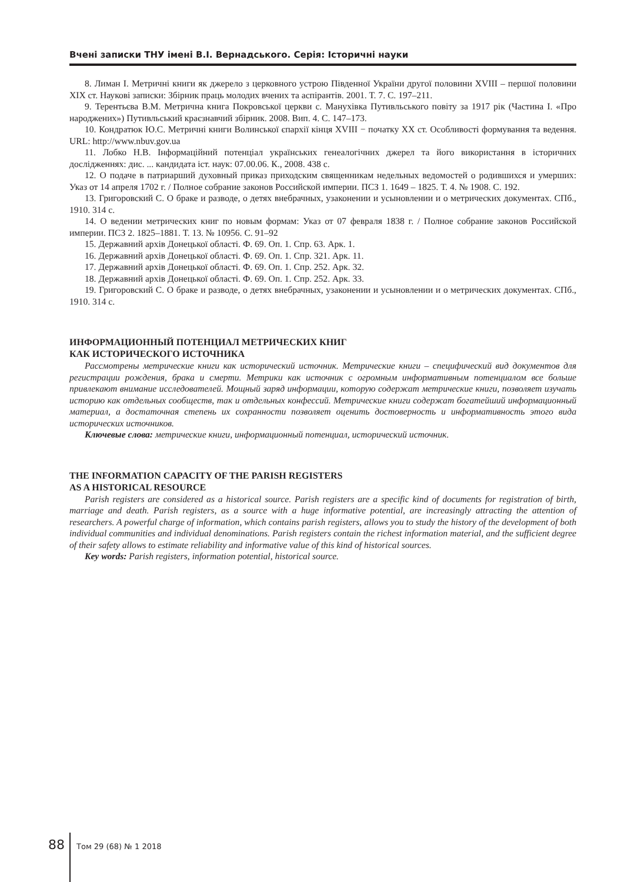Вчені записки ТНУ імені В.І. Вернадського. Серія: Історичні науки
8. Лиман І. Метричні книги як джерело з церковного устрою Південної України другої половини XVIII – першої половини XIX ст. Наукові записки: Збірник праць молодих вчених та аспірантів. 2001. Т. 7. С. 197–211.
9. Терентьєва В.М. Метрична книга Покровської церкви с. Манухівка Путивльського повіту за 1917 рік (Частина I. «Про народжених») Путивльський краєзнавчий збірник. 2008. Вип. 4. С. 147–173.
10. Кондратюк Ю.С. Метричні книги Волинської єпархії кінця XVIII − початку XX ст. Особливості формування та ведення. URL: http://www.nbuv.gov.ua
11. Лобко Н.В. Інформаційний потенціал українських генеалогічних джерел та його використання в історичних дослідженнях: дис. ... кандидата іст. наук: 07.00.06. К., 2008. 438 с.
12. О подаче в патриарший духовный приказ приходским священникам недельных ведомостей о родившихся и умерших: Указ от 14 апреля 1702 г. / Полное собрание законов Российской империи. ПСЗ 1. 1649 – 1825. Т. 4. № 1908. С. 192.
13. Григоровский С. О браке и разводе, о детях внебрачных, узаконении и усыновлении и о метрических документах. СПб., 1910. 314 с.
14. О ведении метрических книг по новым формам: Указ от 07 февраля 1838 г. / Полное собрание законов Российской империи. ПСЗ 2. 1825–1881. Т. 13. № 10956. С. 91–92
15. Державний архів Донецької області. Ф. 69. Оп. 1. Спр. 63. Арк. 1.
16. Державний архів Донецької області. Ф. 69. Оп. 1. Спр. 321. Арк. 11.
17. Державний архів Донецької області. Ф. 69. Оп. 1. Спр. 252. Арк. 32.
18. Державний архів Донецької області. Ф. 69. Оп. 1. Спр. 252. Арк. 33.
19. Григоровский С. О браке и разводе, о детях внебрачных, узаконении и усыновлении и о метрических документах. СПб., 1910. 314 с.
ИНФОРМАЦИОННЫЙ ПОТЕНЦИАЛ МЕТРИЧЕСКИХ КНИГ
КАК ИСТОРИЧЕСКОГО ИСТОЧНИКА
Рассмотрены метрические книги как исторический источник. Метрические книги – специфический вид документов для регистрации рождения, брака и смерти. Метрики как источник с огромным информативным потенциалом все больше привлекают внимание исследователей. Мощный заряд информации, которую содержат метрические книги, позволяет изучать историю как отдельных сообществ, так и отдельных конфессий. Метрические книги содержат богатейший информационный материал, а достаточная степень их сохранности позволяет оценить достоверность и информативность этого вида исторических источников.
Ключевые слова: метрические книги, информационный потенциал, исторический источник.
THE INFORMATION CAPACITY OF THE PARISH REGISTERS
AS A HISTORICAL RESOURCE
Parish registers are considered as a historical source. Parish registers are a specific kind of documents for registration of birth, marriage and death. Parish registers, as a source with a huge informative potential, are increasingly attracting the attention of researchers. A powerful charge of information, which contains parish registers, allows you to study the history of the development of both individual communities and individual denominations. Parish registers contain the richest information material, and the sufficient degree of their safety allows to estimate reliability and informative value of this kind of historical sources.
Key words: Parish registers, information potential, historical source.
88 Том 29 (68) № 1 2018